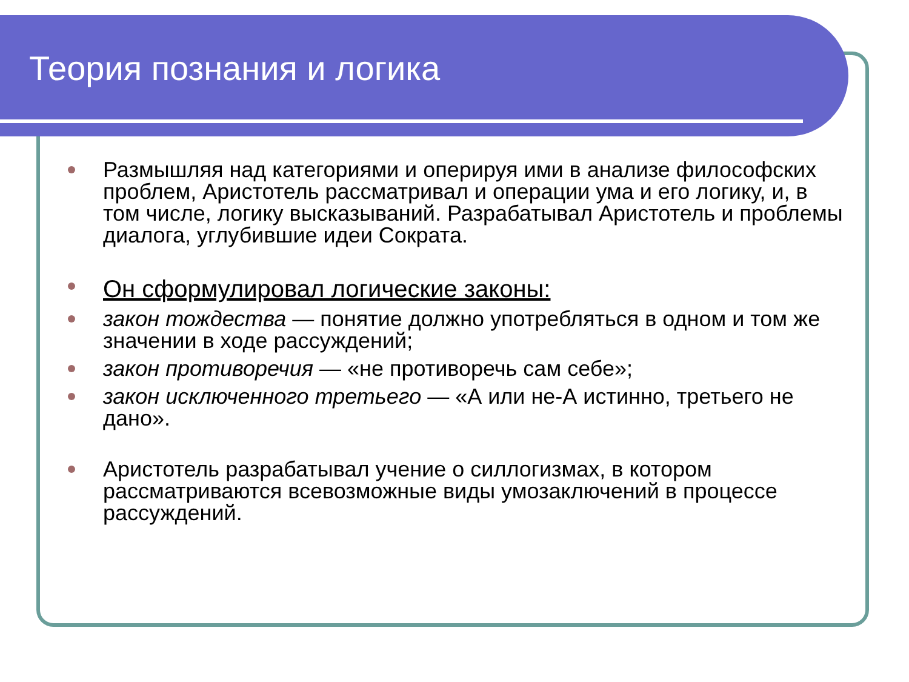Теория познания и логика
Размышляя над категориями и оперируя ими в анализе философских проблем, Аристотель рассматривал и операции ума и его логику, и, в том числе, логику высказываний. Разрабатывал Аристотель и проблемы диалога, углубившие идеи Сократа.
Он сформулировал логические законы:
закон тождества — понятие должно употребляться в одном и том же значении в ходе рассуждений;
закон противоречия — «не противоречь сам себе»;
закон исключенного третьего — «А или не-А истинно, третьего не дано».
Аристотель разрабатывал учение о силлогизмах, в котором рассматриваются всевозможные виды умозаключений в процессе рассуждений.